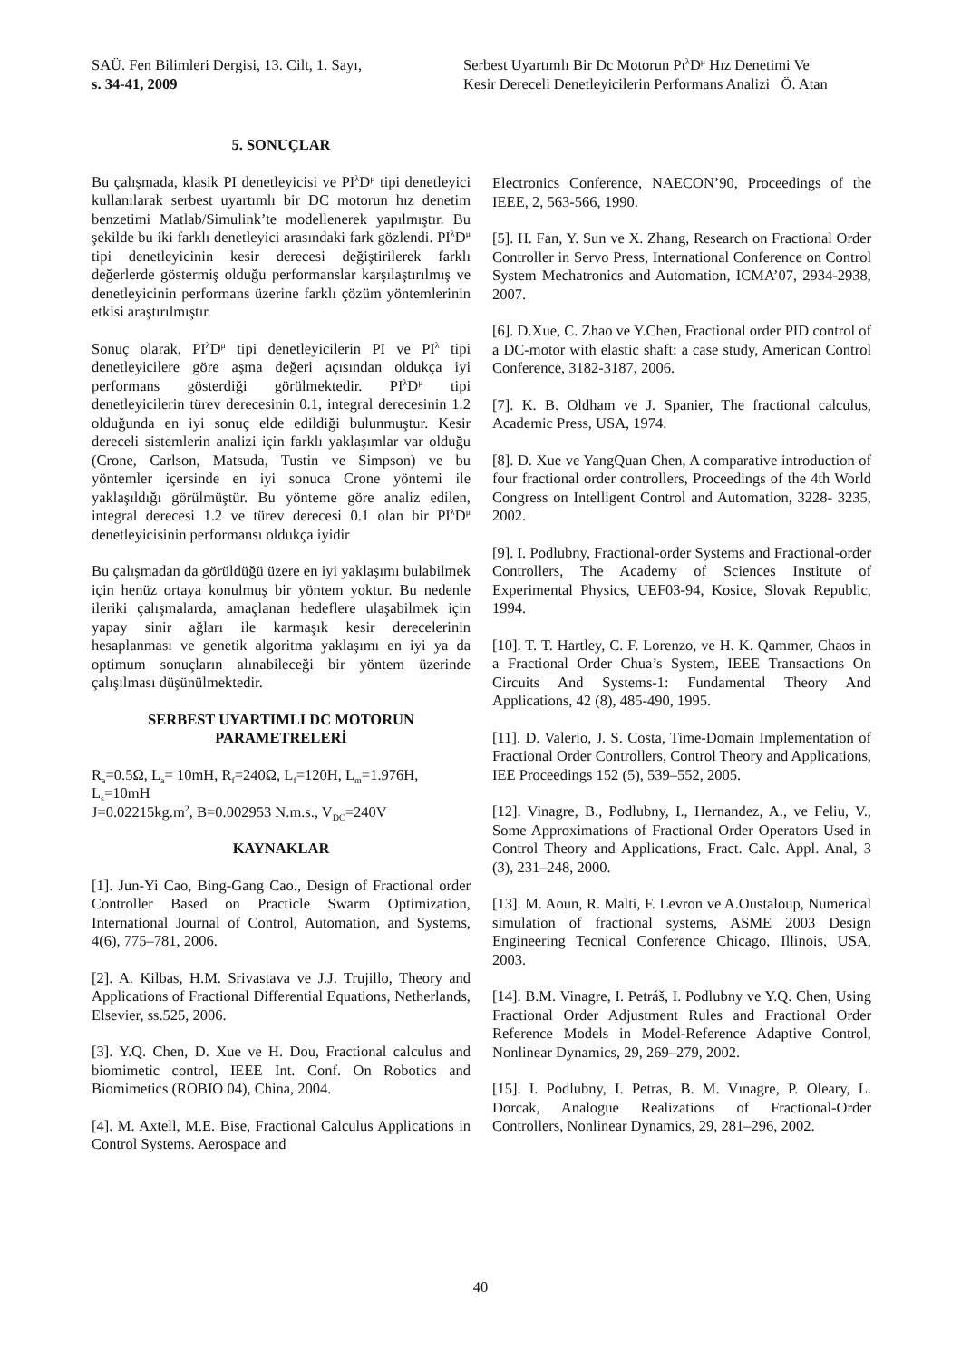SAÜ. Fen Bilimleri Dergisi, 13. Cilt, 1. Sayı,
s. 34-41, 2009
Serbest Uyartımlı Bir Dc Motorun Pι<sup>λ</sup>D<sup>μ</sup> Hız Denetimi Ve
Kesir Dereceli Denetleyicilerin Performans Analizi Ö. Atan
5. SONUÇLAR
Bu çalışmada, klasik PI denetleyicisi ve PI<sup>λ</sup>D<sup>μ</sup> tipi denetleyici kullanılarak serbest uyartımlı bir DC motorun hız denetim benzetimi Matlab/Simulink’te modellenerek yapılmıştır. Bu şekilde bu iki farklı denetleyici arasındaki fark gözlendi. PI<sup>λ</sup>D<sup>μ</sup> tipi denetleyicinin kesir derecesi değiştirilerek farklı değerlerde göstermiş olduğu performanslar karşılaştırılmış ve denetleyicinin performans üzerine farklı çözüm yöntemlerinin etkisi araştırılmıştır.
Sonuç olarak, PI<sup>λ</sup>D<sup>μ</sup> tipi denetleyicilerin PI ve PI<sup>λ</sup> tipi denetleyicilere göre aşma değeri açısından oldukça iyi performans gösterdiği görülmektedir. PI<sup>λ</sup>D<sup>μ</sup> tipi denetleyicilerin türev derecesinin 0.1, integral derecesinin 1.2 olduğunda en iyi sonuç elde edildiği bulunmuştur. Kesir dereceli sistemlerin analizi için farklı yaklaşımlar var olduğu (Crone, Carlson, Matsuda, Tustin ve Simpson) ve bu yöntemler içersinde en iyi sonuca Crone yöntemi ile yaklaşıldığı görülmüştür. Bu yönteme göre analiz edilen, integral derecesi 1.2 ve türev derecesi 0.1 olan bir PI<sup>λ</sup>D<sup>μ</sup> denetleyicisinin performansı oldukça iyidir
Bu çalışmadan da görüldüğü üzere en iyi yaklaşımı bulabilmek için henüz ortaya konulmuş bir yöntem yoktur. Bu nedenle ileriki çalışmalarda, amaçlanan hedeflere ulaşabilmek için yapay sinir ağları ile karmaşık kesir derecelerinin hesaplanması ve genetik algoritma yaklaşımı en iyi ya da optimum sonuçların alınabileceği bir yöntem üzerinde çalışılması düşünülmektedir.
SERBEST UYARTIMLI DC MOTORUN PARAMETRELERİ
R<sub>a</sub>=0.5Ω, L<sub>a</sub>= 10mH, R<sub>f</sub>=240Ω, L<sub>f</sub>=120H, L<sub>m</sub>=1.976H, L<sub>s</sub>=10mH
J=0.02215kg.m<sup>2</sup>, B=0.002953 N.m.s., V<sub>DC</sub>=240V
KAYNAKLAR
[1]. Jun-Yi Cao, Bing-Gang Cao., Design of Fractional order Controller Based on Practicle Swarm Optimization, International Journal of Control, Automation, and Systems, 4(6), 775–781, 2006.
[2]. A. Kilbas, H.M. Srivastava ve J.J. Trujillo, Theory and Applications of Fractional Differential Equations, Netherlands, Elsevier, ss.525, 2006.
[3]. Y.Q. Chen, D. Xue ve H. Dou, Fractional calculus and biomimetic control, IEEE Int. Conf. On Robotics and Biomimetics (ROBIO 04), China, 2004.
[4]. M. Axtell, M.E. Bise, Fractional Calculus Applications in Control Systems. Aerospace and
Electronics Conference, NAECON’90, Proceedings of the IEEE, 2, 563-566, 1990.
[5]. H. Fan, Y. Sun ve X. Zhang, Research on Fractional Order Controller in Servo Press, International Conference on Control System Mechatronics and Automation, ICMA’07, 2934-2938, 2007.
[6]. D.Xue, C. Zhao ve Y.Chen, Fractional order PID control of a DC-motor with elastic shaft: a case study, American Control Conference, 3182-3187, 2006.
[7]. K. B. Oldham ve J. Spanier, The fractional calculus, Academic Press, USA, 1974.
[8]. D. Xue ve YangQuan Chen, A comparative introduction of four fractional order controllers, Proceedings of the 4th World Congress on Intelligent Control and Automation, 3228- 3235, 2002.
[9]. I. Podlubny, Fractional-order Systems and Fractional-order Controllers, The Academy of Sciences Institute of Experimental Physics, UEF03-94, Kosice, Slovak Republic, 1994.
[10]. T. T. Hartley, C. F. Lorenzo, ve H. K. Qammer, Chaos in a Fractional Order Chua’s System, IEEE Transactions On Circuits And Systems-1: Fundamental Theory And Applications, 42 (8), 485-490, 1995.
[11]. D. Valerio, J. S. Costa, Time-Domain Implementation of Fractional Order Controllers, Control Theory and Applications, IEE Proceedings 152 (5), 539–552, 2005.
[12]. Vinagre, B., Podlubny, I., Hernandez, A., ve Feliu, V., Some Approximations of Fractional Order Operators Used in Control Theory and Applications, Fract. Calc. Appl. Anal, 3 (3), 231–248, 2000.
[13]. M. Aoun, R. Malti, F. Levron ve A.Oustaloup, Numerical simulation of fractional systems, ASME 2003 Design Engineering Tecnical Conference Chicago, Illinois, USA, 2003.
[14]. B.M. Vinagre, I. Petráš, I. Podlubny ve Y.Q. Chen, Using Fractional Order Adjustment Rules and Fractional Order Reference Models in Model-Reference Adaptive Control, Nonlinear Dynamics, 29, 269–279, 2002.
[15]. I. Podlubny, I. Petras, B. M. Vınagre, P. Oleary, L. Dorcak, Analogue Realizations of Fractional-Order Controllers, Nonlinear Dynamics, 29, 281–296, 2002.
40